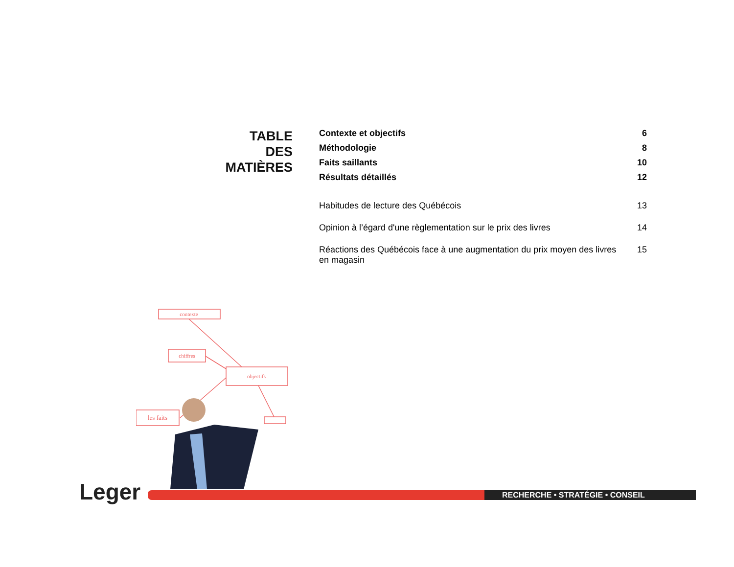TABLE
DES
MATIÈRES
| Contexte et objectifs | 6 |
| Méthodologie | 8 |
| Faits saillants | 10 |
| Résultats détaillés | 12 |
| Habitudes de lecture des Québécois | 13 |
| Opinion à l’égard d'une règlementation sur le prix des livres | 14 |
| Réactions des Québécois face à une augmentation du prix moyen des livres en magasin | 15 |
contexte
chiffres
objectifs
les faits
Leger RECHERCHE • STRATÉGIE • CONSEIL